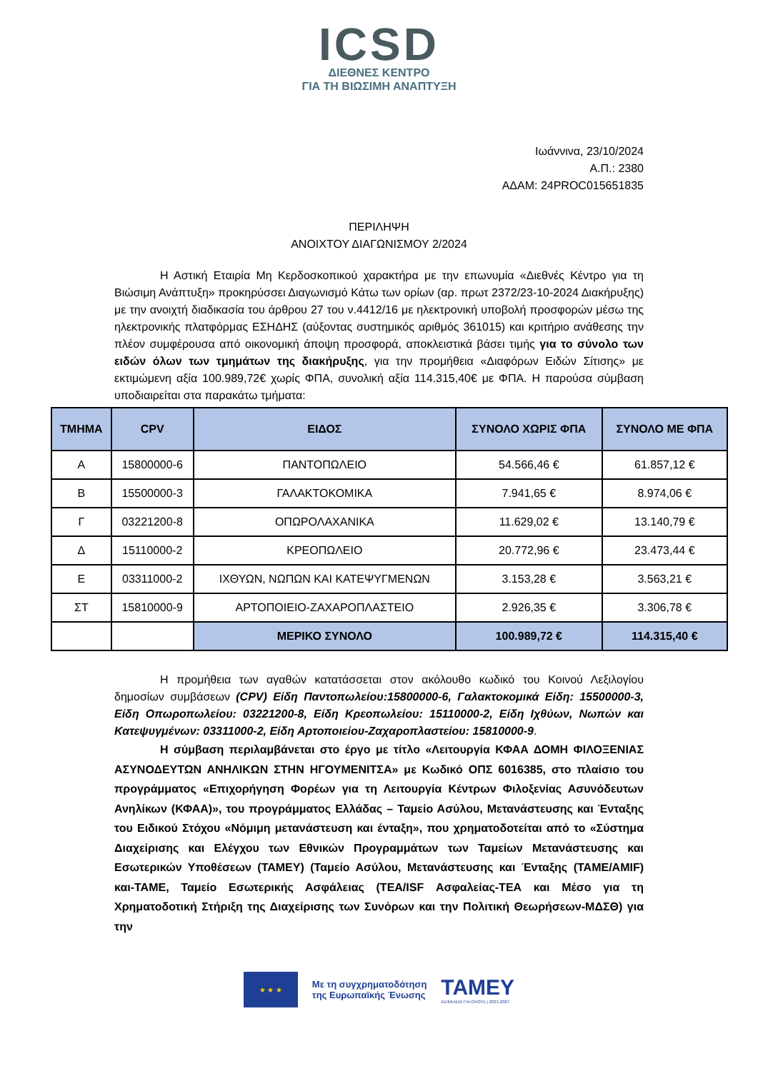ICSD
ΔΙΕΘΝΕΣ ΚΕΝΤΡΟ
ΓΙΑ ΤΗ ΒΙΩΣΙΜΗ ΑΝΑΠΤΥΞΗ
Ιωάννινα, 23/10/2024
Α.Π.: 2380
ΑΔΑΜ: 24PROC015651835
ΠΕΡΙΛΗΨΗ
ΑΝΟΙΧΤΟΥ ΔΙΑΓΩΝΙΣΜΟΥ 2/2024
Η Αστική Εταιρία Μη Κερδοσκοπικού χαρακτήρα με την επωνυμία «Διεθνές Κέντρο για τη Βιώσιμη Ανάπτυξη» προκηρύσσει Διαγωνισμό Κάτω των ορίων (αρ. πρωτ 2372/23-10-2024 Διακήρυξης) με την ανοιχτή διαδικασία του άρθρου 27 του ν.4412/16 με ηλεκτρονική υποβολή προσφορών μέσω της ηλεκτρονικής πλατφόρμας ΕΣΗΔΗΣ (αύξοντας συστημικός αριθμός 361015) και κριτήριο ανάθεσης την πλέον συμφέρουσα από οικονομική άποψη προσφορά, αποκλειστικά βάσει τιμής για το σύνολο των ειδών όλων των τμημάτων της διακήρυξης, για την προμήθεια «Διαφόρων Ειδών Σίτισης» με εκτιμώμενη αξία 100.989,72€ χωρίς ΦΠΑ, συνολική αξία 114.315,40€ με ΦΠΑ. Η παρούσα σύμβαση υποδιαιρείται στα παρακάτω τμήματα:
| ΤΜΗΜΑ | CPV | ΕΙΔΟΣ | ΣΥΝΟΛΟ ΧΩΡΙΣ ΦΠΑ | ΣΥΝΟΛΟ ΜΕ ΦΠΑ |
| --- | --- | --- | --- | --- |
| Α | 15800000-6 | ΠΑΝΤΟΠΩΛΕΙΟ | 54.566,46 € | 61.857,12 € |
| Β | 15500000-3 | ΓΑΛΑΚΤΟΚΟΜΙΚΑ | 7.941,65 € | 8.974,06 € |
| Γ | 03221200-8 | ΟΠΩΡΟΛΑΧΑΝΙΚΑ | 11.629,02 € | 13.140,79 € |
| Δ | 15110000-2 | ΚΡΕΟΠΩΛΕΙΟ | 20.772,96 € | 23.473,44 € |
| Ε | 03311000-2 | ΙΧΘΥΩΝ, ΝΩΠΩΝ ΚΑΙ ΚΑΤΕΨΥΓΜΕΝΩΝ | 3.153,28 € | 3.563,21 € |
| ΣΤ | 15810000-9 | ΑΡΤΟΠΟΙΕΙΟ-ΖΑΧΑΡΟΠΛΑΣΤΕΙΟ | 2.926,35 € | 3.306,78 € |
| | | ΜΕΡΙΚΟ ΣΥΝΟΛΟ | 100.989,72 € | 114.315,40 € |
Η προμήθεια των αγαθών κατατάσσεται στον ακόλουθο κωδικό του Κοινού Λεξιλογίου δημοσίων συμβάσεων (CPV) Είδη Παντοπωλείου:15800000-6, Γαλακτοκομικά Είδη: 15500000-3, Είδη Οπωροπωλείου: 03221200-8, Είδη Κρεοπωλείου: 15110000-2, Είδη Ιχθύων, Νωπών και Κατεψυγμένων: 03311000-2, Είδη Αρτοποιείου-Ζαχαροπλαστείου: 15810000-9.
Η σύμβαση περιλαμβάνεται στο έργο με τίτλο «Λειτουργία ΚΦΑΑ ΔΟΜΗ ΦΙΛΟΞΕΝΙΑΣ ΑΣΥΝΟΔΕΥΤΩΝ ΑΝΗΛΙΚΩΝ ΣΤΗΝ ΗΓΟΥΜΕΝΙΤΣΑ» με Κωδικό ΟΠΣ 6016385, στο πλαίσιο του προγράμματος «Επιχορήγηση Φορέων για τη Λειτουργία Κέντρων Φιλοξενίας Ασυνόδευτων Ανηλίκων (ΚΦΑΑ)», του προγράμματος Ελλάδας – Ταμείο Ασύλου, Μετανάστευσης και Ένταξης του Ειδικού Στόχου «Νόμιμη μετανάστευση και ένταξη», που χρηματοδοτείται από το «Σύστημα Διαχείρισης και Ελέγχου των Εθνικών Προγραμμάτων των Ταμείων Μετανάστευσης και Εσωτερικών Υποθέσεων (ΤΑΜΕΥ) (Ταμείο Ασύλου, Μετανάστευσης και Ένταξης (ΤΑΜΕ/AMIF) και-ΤΑΜΕ, Ταμείο Εσωτερικής Ασφάλειας (ΤΕΑ/ISF Ασφαλείας-ΤΕΑ και Μέσο για τη Χρηματοδοτική Στήριξη της Διαχείρισης των Συνόρων και την Πολιτική Θεωρήσεων-ΜΔΣΘ) για την
★ ★ ★
Με τη συγχρηματοδότηση
της Ευρωπαϊκής Ένωσης
ΤΑΜΕΥ
ΑΣΦΑΛΕΙΑ ΓΙΑ ΟΛΟΥΣ | 2021-2027